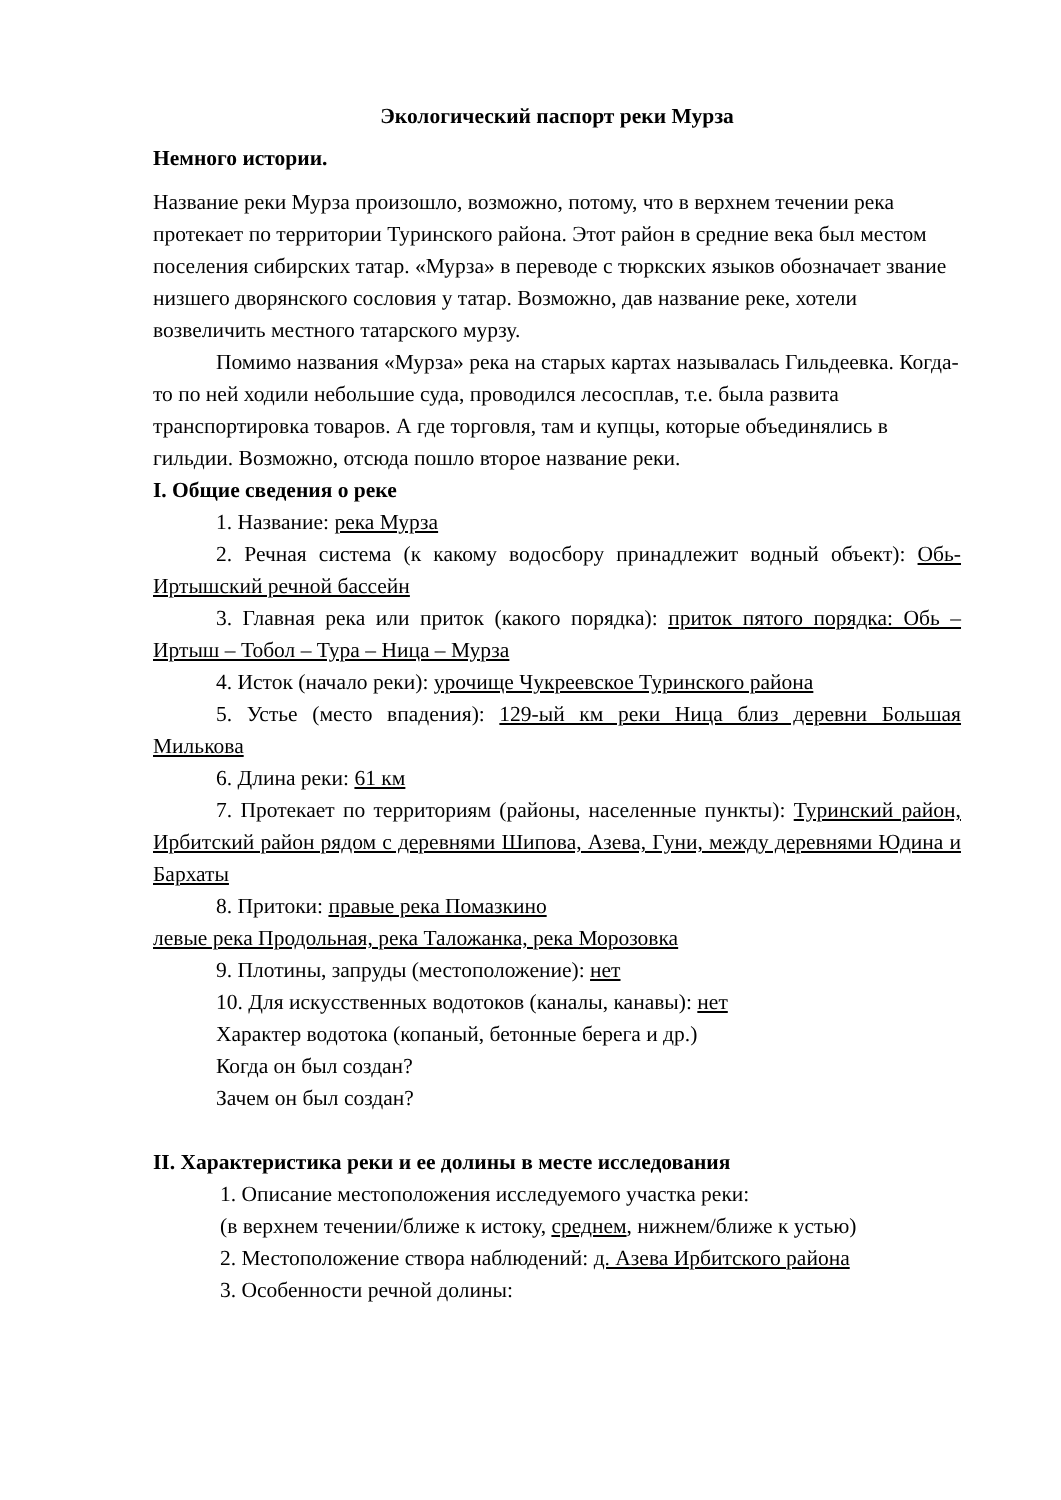Экологический паспорт реки Мурза
Немного истории.
Название реки Мурза произошло, возможно, потому, что в верхнем течении река протекает по территории Туринского района. Этот район в средние века был местом поселения сибирских татар. «Мурза» в переводе с тюркских языков обозначает звание низшего дворянского сословия у татар. Возможно, дав название реке, хотели возвеличить местного татарского мурзу.
Помимо названия «Мурза» река на старых картах называлась Гильдеевка. Когда-то по ней ходили небольшие суда, проводился лесосплав, т.е. была развита транспортировка товаров. А где торговля, там и купцы, которые объединялись в гильдии. Возможно, отсюда пошло второе название реки.
I. Общие сведения о реке
1. Название: река Мурза
2. Речная система (к какому водосбору принадлежит водный объект): Обь-Иртышский речной бассейн
3. Главная река или приток (какого порядка): приток пятого порядка: Обь – Иртыш – Тобол – Тура – Ница – Мурза
4. Исток (начало реки): урочище Чукреевское Туринского района
5. Устье (место впадения): 129-ый км реки Ница близ деревни Большая Милькова
6. Длина реки: 61 км
7. Протекает по территориям (районы, населенные пункты): Туринский район, Ирбитский район рядом с деревнями Шипова, Азева, Гуни, между деревнями Юдина и Бархаты
8. Притоки: правые река Помазкино
левые река Продольная, река Таложанка, река Морозовка
9. Плотины, запруды (местоположение): нет
10. Для искусственных водотоков (каналы, канавы): нет
Характер водотока (копаный, бетонные берега и др.)
Когда он был создан?
Зачем он был создан?
II. Характеристика реки и ее долины в месте исследования
1. Описание местоположения исследуемого участка реки:
(в верхнем течении/ближе к истоку, среднем, нижнем/ближе к устью)
2. Местоположение створа наблюдений: д. Азева Ирбитского района
3. Особенности речной долины: